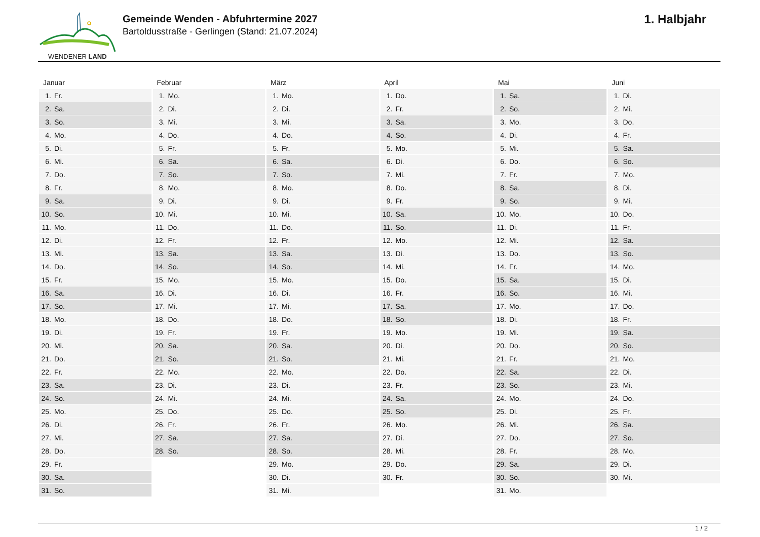WENDENER LAND
Gemeinde Wenden - Abfuhrtermine 2027
Bartoldusstraße - Gerlingen (Stand: 21.07.2024)
1. Halbjahr
| Januar | Februar | März | April | Mai | Juni |
| --- | --- | --- | --- | --- | --- |
| 1. Fr. | 1. Mo. | 1. Mo. | 1. Do. | 1. Sa. | 1. Di. |
| 2. Sa. | 2. Di. | 2. Di. | 2. Fr. | 2. So. | 2. Mi. |
| 3. So. | 3. Mi. | 3. Mi. | 3. Sa. | 3. Mo. | 3. Do. |
| 4. Mo. | 4. Do. | 4. Do. | 4. So. | 4. Di. | 4. Fr. |
| 5. Di. | 5. Fr. | 5. Fr. | 5. Mo. | 5. Mi. | 5. Sa. |
| 6. Mi. | 6. Sa. | 6. Sa. | 6. Di. | 6. Do. | 6. So. |
| 7. Do. | 7. So. | 7. So. | 7. Mi. | 7. Fr. | 7. Mo. |
| 8. Fr. | 8. Mo. | 8. Mo. | 8. Do. | 8. Sa. | 8. Di. |
| 9. Sa. | 9. Di. | 9. Di. | 9. Fr. | 9. So. | 9. Mi. |
| 10. So. | 10. Mi. | 10. Mi. | 10. Sa. | 10. Mo. | 10. Do. |
| 11. Mo. | 11. Do. | 11. Do. | 11. So. | 11. Di. | 11. Fr. |
| 12. Di. | 12. Fr. | 12. Fr. | 12. Mo. | 12. Mi. | 12. Sa. |
| 13. Mi. | 13. Sa. | 13. Sa. | 13. Di. | 13. Do. | 13. So. |
| 14. Do. | 14. So. | 14. So. | 14. Mi. | 14. Fr. | 14. Mo. |
| 15. Fr. | 15. Mo. | 15. Mo. | 15. Do. | 15. Sa. | 15. Di. |
| 16. Sa. | 16. Di. | 16. Di. | 16. Fr. | 16. So. | 16. Mi. |
| 17. So. | 17. Mi. | 17. Mi. | 17. Sa. | 17. Mo. | 17. Do. |
| 18. Mo. | 18. Do. | 18. Do. | 18. So. | 18. Di. | 18. Fr. |
| 19. Di. | 19. Fr. | 19. Fr. | 19. Mo. | 19. Mi. | 19. Sa. |
| 20. Mi. | 20. Sa. | 20. Sa. | 20. Di. | 20. Do. | 20. So. |
| 21. Do. | 21. So. | 21. So. | 21. Mi. | 21. Fr. | 21. Mo. |
| 22. Fr. | 22. Mo. | 22. Mo. | 22. Do. | 22. Sa. | 22. Di. |
| 23. Sa. | 23. Di. | 23. Di. | 23. Fr. | 23. So. | 23. Mi. |
| 24. So. | 24. Mi. | 24. Mi. | 24. Sa. | 24. Mo. | 24. Do. |
| 25. Mo. | 25. Do. | 25. Do. | 25. So. | 25. Di. | 25. Fr. |
| 26. Di. | 26. Fr. | 26. Fr. | 26. Mo. | 26. Mi. | 26. Sa. |
| 27. Mi. | 27. Sa. | 27. Sa. | 27. Di. | 27. Do. | 27. So. |
| 28. Do. | 28. So. | 28. So. | 28. Mi. | 28. Fr. | 28. Mo. |
| 29. Fr. | | 29. Mo. | 29. Do. | 29. Sa. | 29. Di. |
| 30. Sa. | | 30. Di. | 30. Fr. | 30. So. | 30. Mi. |
| 31. So. | | 31. Mi. | | 31. Mo. | |
1 / 2